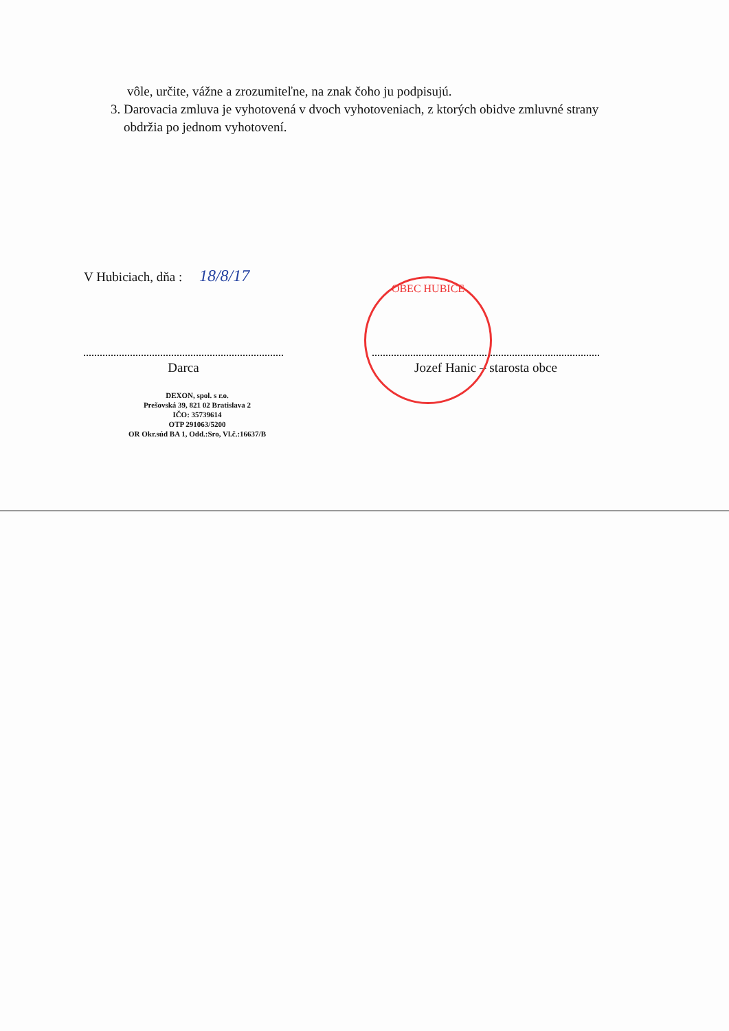vôle, určite, vážne a zrozumiteľne, na znak čoho ju podpisujú.
3. Darovacia zmluva je vyhotovená v dvoch vyhotoveniach, z ktorých obidve zmluvné strany obdržia po jednom vyhotovení.
V Hubiciach, dňa : 18/8/17
Darca
DEXON, spol. s r.o.
Prešovská 39, 821 02 Bratislava 2
IČO: 35739614
OTP 291063/5200
OR Okr.súd BA 1, Odd.:Sro, Vl.č.:16637/B
Jozef Hanic – starosta obce
OBEC HUBICE